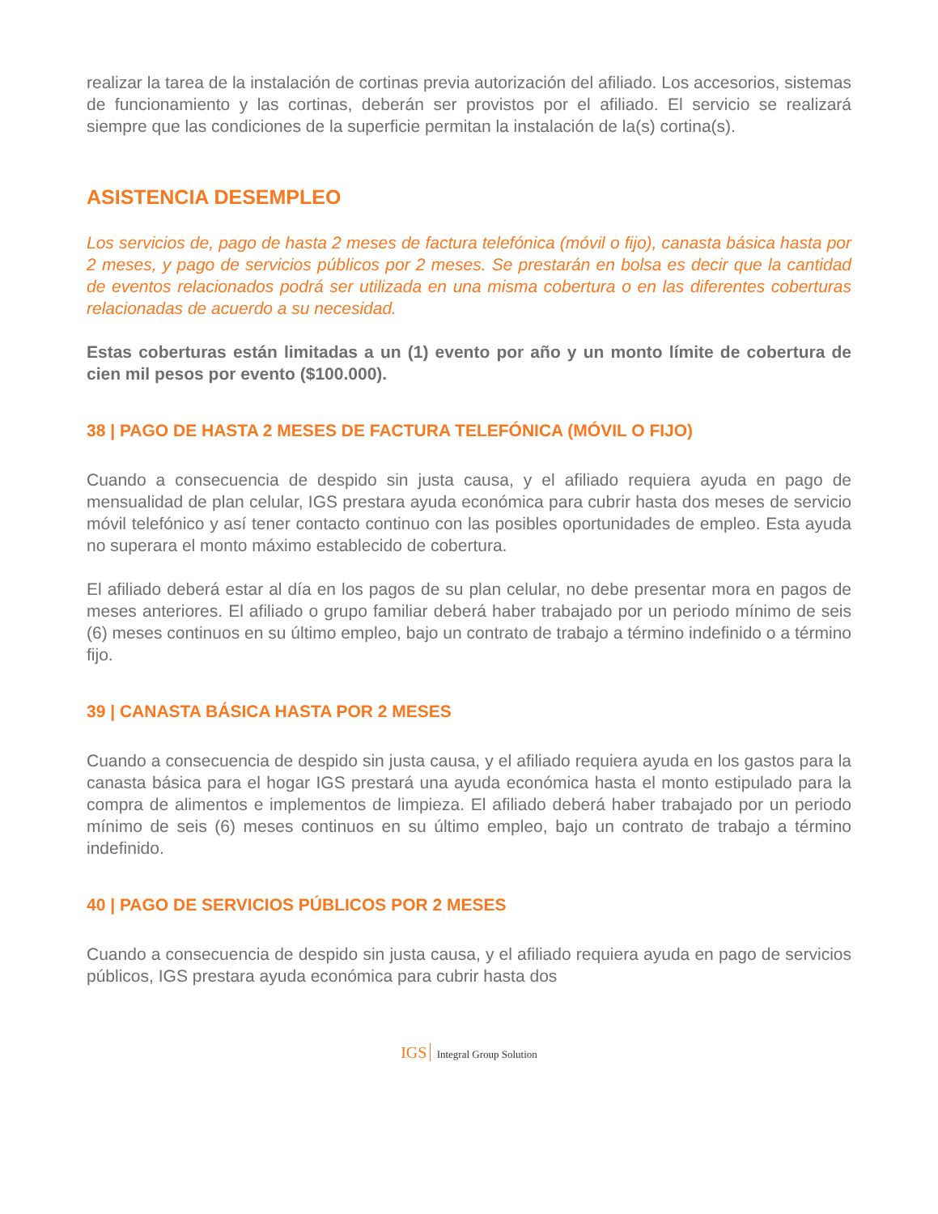realizar la tarea de la instalación de cortinas previa autorización del afiliado. Los accesorios, sistemas de funcionamiento y las cortinas, deberán ser provistos por el afiliado. El servicio se realizará siempre que las condiciones de la superficie permitan la instalación de la(s) cortina(s).
ASISTENCIA DESEMPLEO
Los servicios de, pago de hasta 2 meses de factura telefónica (móvil o fijo), canasta básica hasta por 2 meses, y pago de servicios públicos por 2 meses. Se prestarán en bolsa es decir que la cantidad de eventos relacionados podrá ser utilizada en una misma cobertura o en las diferentes coberturas relacionadas de acuerdo a su necesidad.
Estas coberturas están limitadas a un (1) evento por año y un monto límite de cobertura de cien mil pesos por evento ($100.000).
38 | PAGO DE HASTA 2 MESES DE FACTURA TELEFÓNICA (MÓVIL O FIJO)
Cuando a consecuencia de despido sin justa causa, y el afiliado requiera ayuda en pago de mensualidad de plan celular, IGS prestara ayuda económica para cubrir hasta dos meses de servicio móvil telefónico y así tener contacto continuo con las posibles oportunidades de empleo. Esta ayuda no superara el monto máximo establecido de cobertura.
El afiliado deberá estar al día en los pagos de su plan celular, no debe presentar mora en pagos de meses anteriores. El afiliado o grupo familiar deberá haber trabajado por un periodo mínimo de seis (6) meses continuos en su último empleo, bajo un contrato de trabajo a término indefinido o a término fijo.
39 | CANASTA BÁSICA HASTA POR 2 MESES
Cuando a consecuencia de despido sin justa causa, y el afiliado requiera ayuda en los gastos para la canasta básica para el hogar IGS prestará una ayuda económica hasta el monto estipulado para la compra de alimentos e implementos de limpieza. El afiliado deberá haber trabajado por un periodo mínimo de seis (6) meses continuos en su último empleo, bajo un contrato de trabajo a término indefinido.
40 | PAGO DE SERVICIOS PÚBLICOS POR 2 MESES
Cuando a consecuencia de despido sin justa causa, y el afiliado requiera ayuda en pago de servicios públicos, IGS prestara ayuda económica para cubrir hasta dos
IGS Integral Group Solution